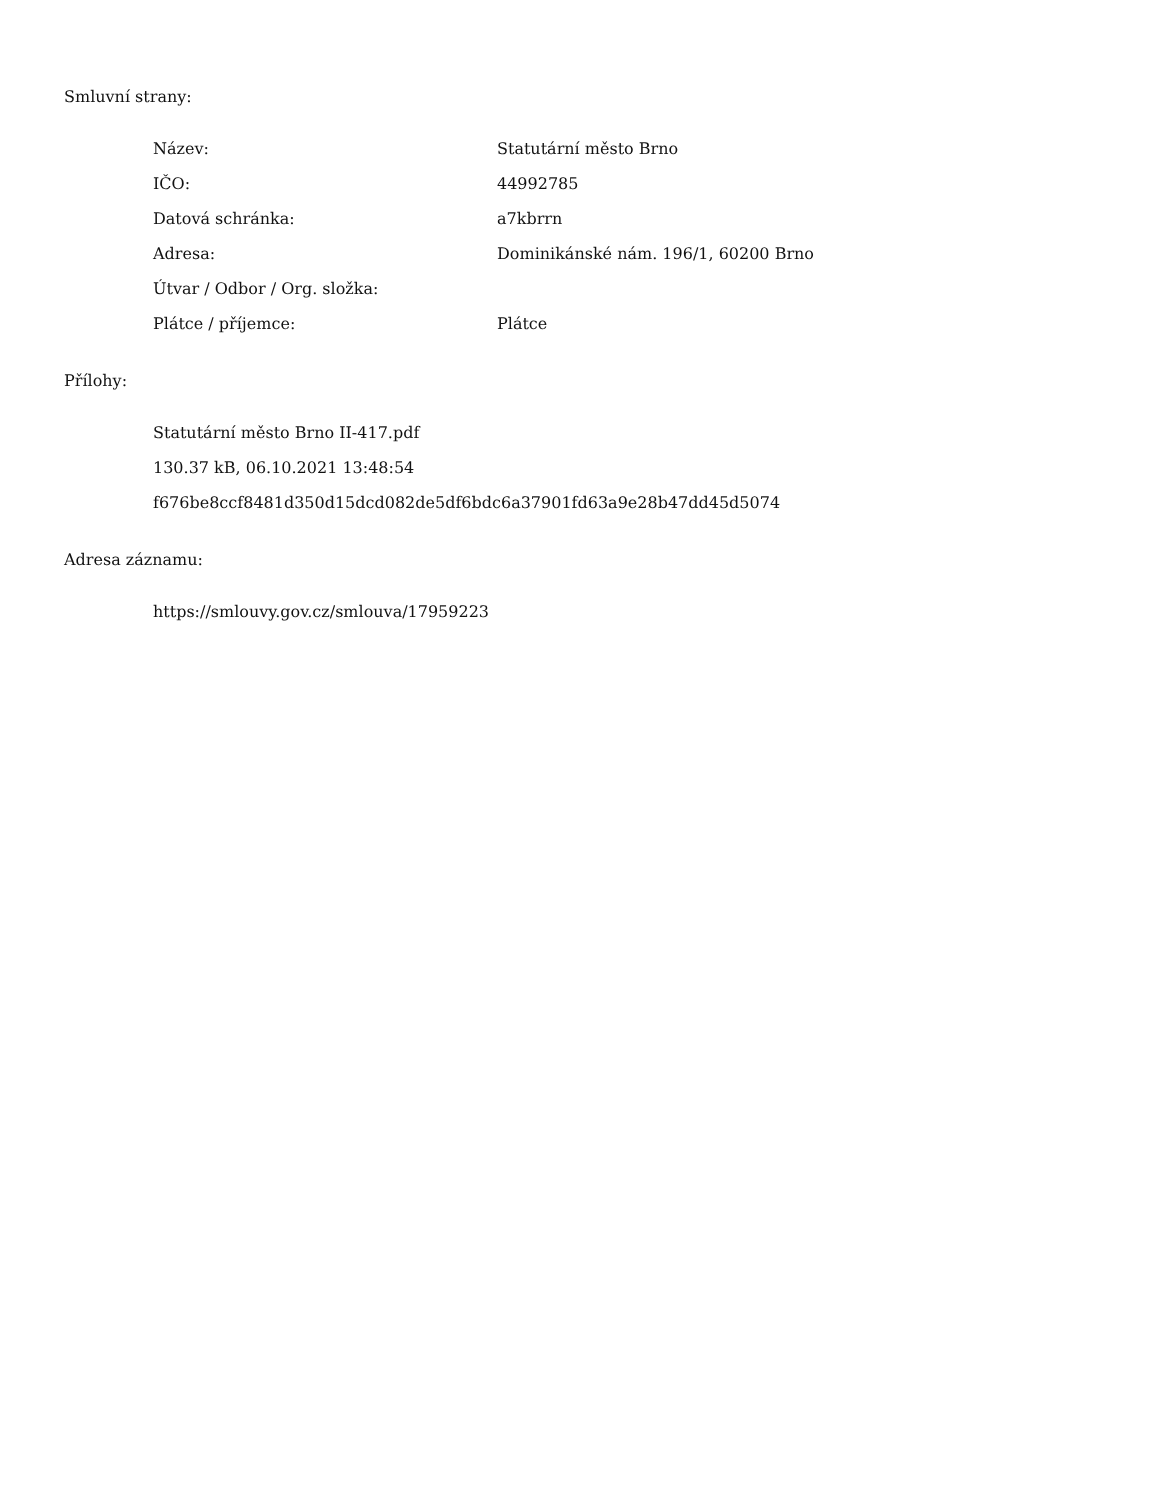Smluvní strany:
| Název: | Statutární město Brno |
| IČO: | 44992785 |
| Datová schránka: | a7kbrrn |
| Adresa: | Dominikánské nám. 196/1, 60200 Brno |
| Útvar / Odbor / Org. složka: | |
| Plátce / příjemce: | Plátce |
Přílohy:
Statutární město Brno II-417.pdf
130.37 kB, 06.10.2021 13:48:54
f676be8ccf8481d350d15dcd082de5df6bdc6a37901fd63a9e28b47dd45d5074
Adresa záznamu:
https://smlouvy.gov.cz/smlouva/17959223